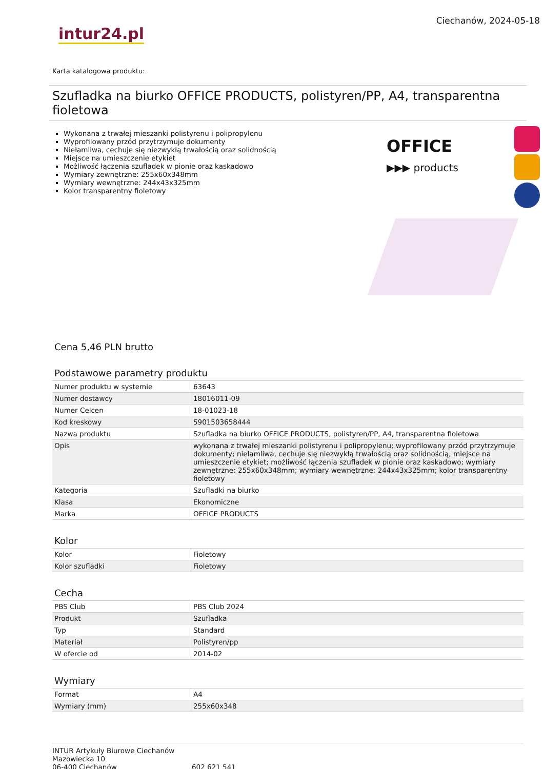intur24.pl
Ciechanów, 2024-05-18
Karta katalogowa produktu:
Szufladka na biurko OFFICE PRODUCTS, polistyren/PP, A4, transparentna fioletowa
Wykonana z trwałej mieszanki polistyrenu i polipropylenu
Wyprofilowany przód przytrzymuje dokumenty
Niełamliwa, cechuje się niezwykłą trwałością oraz solidnością
Miejsce na umieszczenie etykiet
Możliwość łączenia szufladek w pionie oraz kaskadowo
Wymiary zewnętrzne: 255x60x348mm
Wymiary wewnętrzne: 244x43x325mm
Kolor transparentny fioletowy
OFFICE
▶▶▶ products
Cena 5,46 PLN brutto
Podstawowe parametry produktu
| Numer produktu w systemie | 63643 |
| Numer dostawcy | 18016011-09 |
| Numer Celcen | 18-01023-18 |
| Kod kreskowy | 5901503658444 |
| Nazwa produktu | Szufladka na biurko OFFICE PRODUCTS, polistyren/PP, A4, transparentna fioletowa |
| Opis | wykonana z trwałej mieszanki polistyrenu i polipropylenu; wyprofilowany przód przytrzymuje dokumenty; niełamliwa, cechuje się niezwykłą trwałością oraz solidnością; miejsce na umieszczenie etykiet; możliwość łączenia szufladek w pionie oraz kaskadowo; wymiary zewnętrzne: 255x60x348mm; wymiary wewnętrzne: 244x43x325mm; kolor transparentny fioletowy |
| Kategoria | Szufladki na biurko |
| Klasa | Ekonomiczne |
| Marka | OFFICE PRODUCTS |
Kolor
| Kolor | Fioletowy |
| Kolor szufladki | Fioletowy |
Cecha
| PBS Club | PBS Club 2024 |
| Produkt | Szufladka |
| Typ | Standard |
| Materiał | Polistyren/pp |
| W ofercie od | 2014-02 |
Wymiary
| Format | A4 |
| Wymiary (mm) | 255x60x348 |
INTUR Artykuły Biurowe Ciechanów
Mazowiecka 10
06-400 Ciechanów
602 621 541